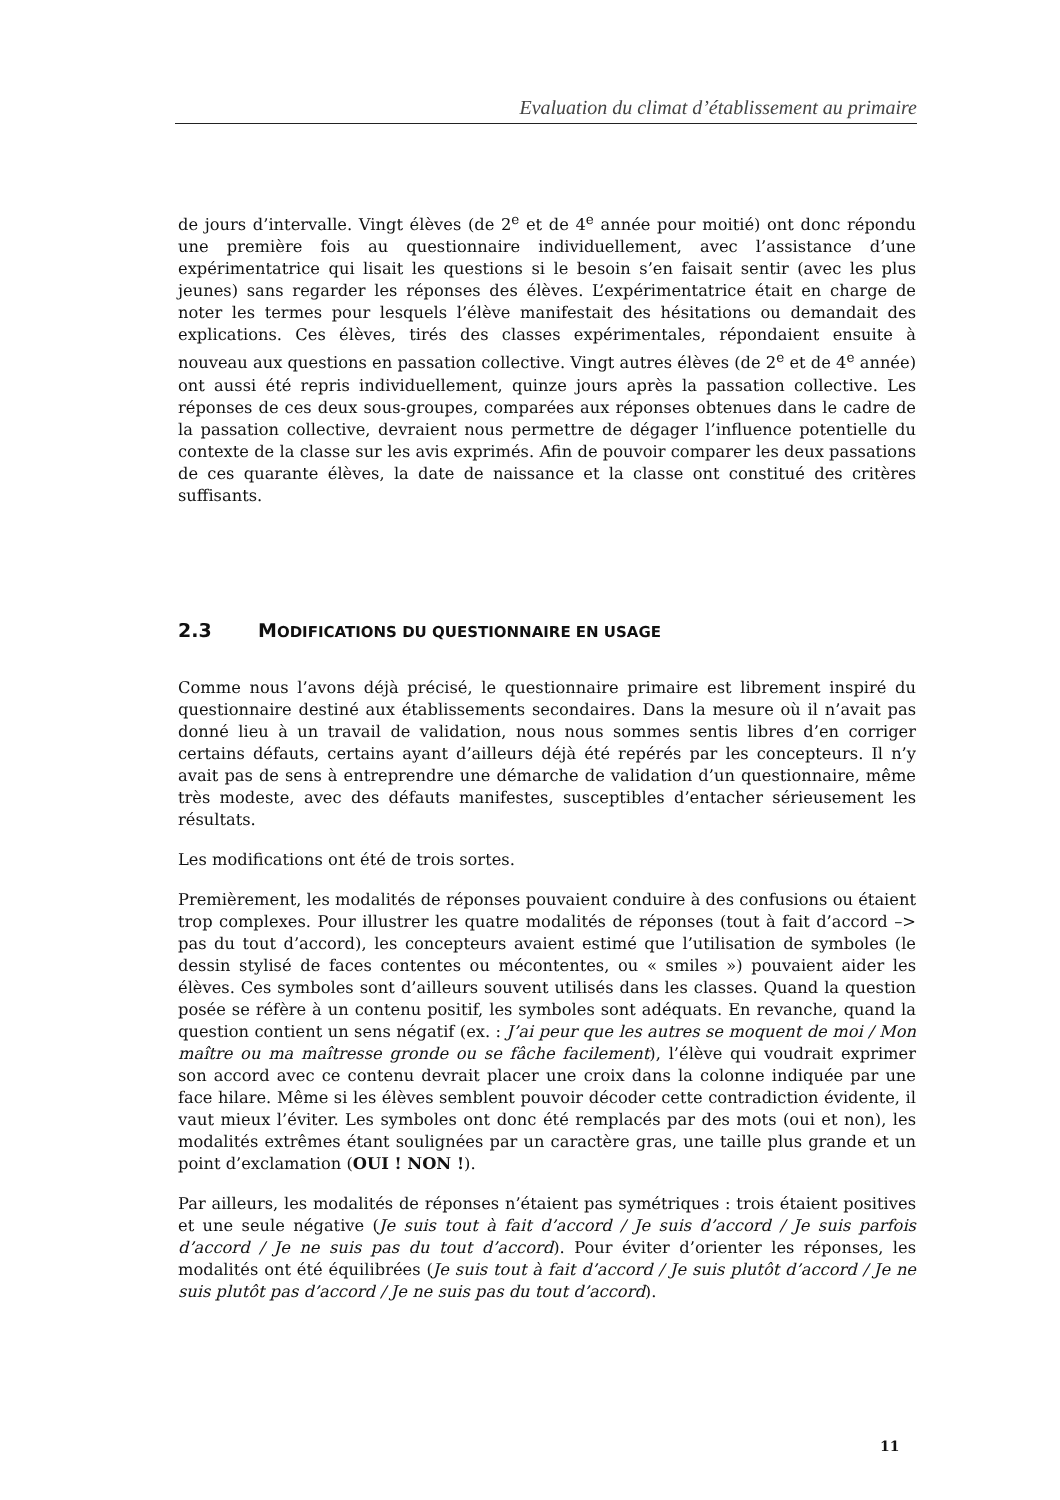Evaluation du climat d’établissement au primaire
de jours d’intervalle. Vingt élèves (de 2<sup>e</sup> et de 4<sup>e</sup> année pour moitié) ont donc répondu une première fois au questionnaire individuellement, avec l’assistance d’une expérimentatrice qui lisait les questions si le besoin s’en faisait sentir (avec les plus jeunes) sans regarder les réponses des élèves. L’expérimentatrice était en charge de noter les termes pour lesquels l’élève manifestait des hésitations ou demandait des explications. Ces élèves, tirés des classes expérimentales, répondaient ensuite à nouveau aux questions en passation collective. Vingt autres élèves (de 2<sup>e</sup> et de 4<sup>e</sup> année) ont aussi été repris individuellement, quinze jours après la passation collective. Les réponses de ces deux sous-groupes, comparées aux réponses obtenues dans le cadre de la passation collective, devraient nous permettre de dégager l’influence potentielle du contexte de la classe sur les avis exprimés. Afin de pouvoir comparer les deux passations de ces quarante élèves, la date de naissance et la classe ont constitué des critères suffisants.
2.3 MODIFICATIONS DU QUESTIONNAIRE EN USAGE
Comme nous l’avons déjà précisé, le questionnaire primaire est librement inspiré du questionnaire destiné aux établissements secondaires. Dans la mesure où il n’avait pas donné lieu à un travail de validation, nous nous sommes sentis libres d’en corriger certains défauts, certains ayant d’ailleurs déjà été repérés par les concepteurs. Il n’y avait pas de sens à entreprendre une démarche de validation d’un questionnaire, même très modeste, avec des défauts manifestes, susceptibles d’entacher sérieusement les résultats.
Les modifications ont été de trois sortes.
Premièrement, les modalités de réponses pouvaient conduire à des confusions ou étaient trop complexes. Pour illustrer les quatre modalités de réponses (tout à fait d’accord –> pas du tout d’accord), les concepteurs avaient estimé que l’utilisation de symboles (le dessin stylisé de faces contentes ou mécontentes, ou « smiles ») pouvaient aider les élèves. Ces symboles sont d’ailleurs souvent utilisés dans les classes. Quand la question posée se réfère à un contenu positif, les symboles sont adéquats. En revanche, quand la question contient un sens négatif (ex. : J’ai peur que les autres se moquent de moi / Mon maître ou ma maîtresse gronde ou se fâche facilement), l’élève qui voudrait exprimer son accord avec ce contenu devrait placer une croix dans la colonne indiquée par une face hilare. Même si les élèves semblent pouvoir décoder cette contradiction évidente, il vaut mieux l’éviter. Les symboles ont donc été remplacés par des mots (oui et non), les modalités extrêmes étant soulignées par un caractère gras, une taille plus grande et un point d’exclamation (OUI ! NON !).
Par ailleurs, les modalités de réponses n’étaient pas symétriques : trois étaient positives et une seule négative (Je suis tout à fait d’accord / Je suis d’accord / Je suis parfois d’accord / Je ne suis pas du tout d’accord). Pour éviter d’orienter les réponses, les modalités ont été équilibrées (Je suis tout à fait d’accord / Je suis plutôt d’accord / Je ne suis plutôt pas d’accord / Je ne suis pas du tout d’accord).
11